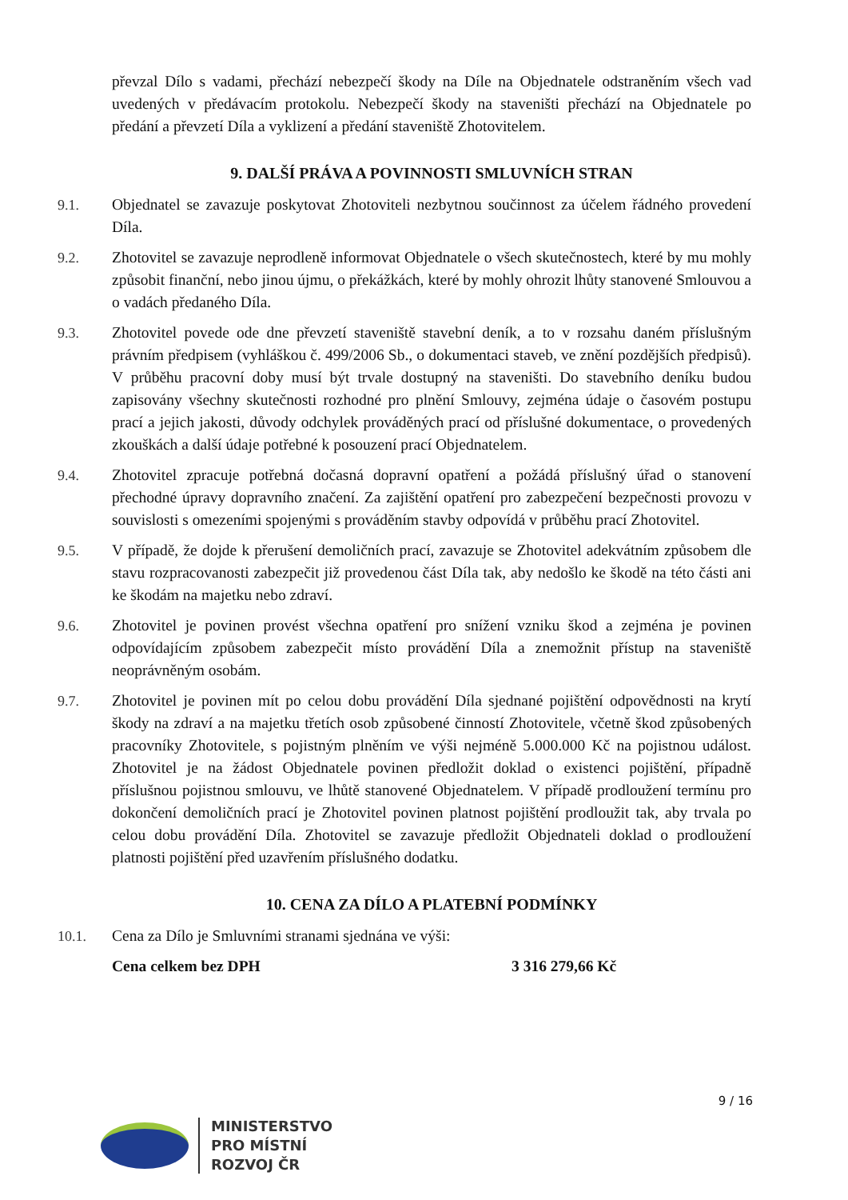převzal Dílo s vadami, přechází nebezpečí škody na Díle na Objednatele odstraněním všech vad uvedených v předávacím protokolu. Nebezpečí škody na staveništi přechází na Objednatele po předání a převzetí Díla a vyklizení a předání staveniště Zhotovitelem.
9. DALŠÍ PRÁVA A POVINNOSTI SMLUVNÍCH STRAN
9.1. Objednatel se zavazuje poskytovat Zhotoviteli nezbytnou součinnost za účelem řádného provedení Díla.
9.2. Zhotovitel se zavazuje neprodleně informovat Objednatele o všech skutečnostech, které by mu mohly způsobit finanční, nebo jinou újmu, o překážkách, které by mohly ohrozit lhůty stanovené Smlouvou a o vadách předaného Díla.
9.3. Zhotovitel povede ode dne převzetí staveniště stavební deník, a to v rozsahu daném příslušným právním předpisem (vyhláškou č. 499/2006 Sb., o dokumentaci staveb, ve znění pozdějších předpisů). V průběhu pracovní doby musí být trvale dostupný na staveništi. Do stavebního deníku budou zapisovány všechny skutečnosti rozhodné pro plnění Smlouvy, zejména údaje o časovém postupu prací a jejich jakosti, důvody odchylek prováděných prací od příslušné dokumentace, o provedených zkouškách a další údaje potřebné k posouzení prací Objednatelem.
9.4. Zhotovitel zpracuje potřebná dočasná dopravní opatření a požádá příslušný úřad o stanovení přechodné úpravy dopravního značení. Za zajištění opatření pro zabezpečení bezpečnosti provozu v souvislosti s omezeními spojenými s prováděním stavby odpovídá v průběhu prací Zhotovitel.
9.5. V případě, že dojde k přerušení demoličních prací, zavazuje se Zhotovitel adekvátním způsobem dle stavu rozpracovanosti zabezpečit již provedenou část Díla tak, aby nedošlo ke škodě na této části ani ke škodám na majetku nebo zdraví.
9.6. Zhotovitel je povinen provést všechna opatření pro snížení vzniku škod a zejména je povinen odpovídajícím způsobem zabezpečit místo provádění Díla a znemožnit přístup na staveniště neoprávněným osobám.
9.7. Zhotovitel je povinen mít po celou dobu provádění Díla sjednané pojištění odpovědnosti na krytí škody na zdraví a na majetku třetích osob způsobené činností Zhotovitele, včetně škod způsobených pracovníky Zhotovitele, s pojistným plněním ve výši nejméně 5.000.000 Kč na pojistnou událost. Zhotovitel je na žádost Objednatele povinen předložit doklad o existenci pojištění, případně příslušnou pojistnou smlouvu, ve lhůtě stanovené Objednatelem. V případě prodloužení termínu pro dokončení demoličních prací je Zhotovitel povinen platnost pojištění prodloužit tak, aby trvala po celou dobu provádění Díla. Zhotovitel se zavazuje předložit Objednateli doklad o prodloužení platnosti pojištění před uzavřením příslušného dodatku.
10. CENA ZA DÍLO A PLATEBNÍ PODMÍNKY
10.1. Cena za Dílo je Smluvními stranami sjednána ve výši:
Cena celkem bez DPH 3 316 279,66 Kč
9 / 16
MINISTERSTVO
PRO MÍSTNÍ
ROZVOJ ČR